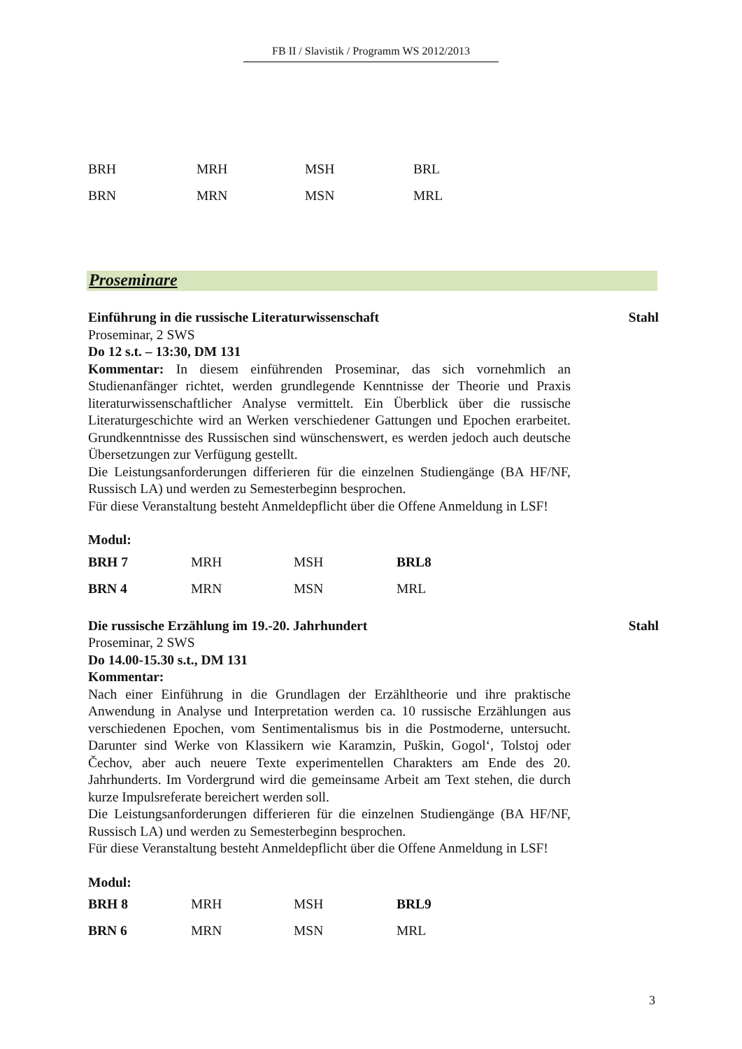FB II / Slavistik / Programm WS 2012/2013
| BRH | MRH | MSH | BRL |
| BRN | MRN | MSN | MRL |
Proseminare
Einführung in die russische Literaturwissenschaft Stahl
Proseminar, 2 SWS
Do 12 s.t. – 13:30, DM 131
Kommentar: In diesem einführenden Proseminar, das sich vornehmlich an Studienanfänger richtet, werden grundlegende Kenntnisse der Theorie und Praxis literaturwissenschaftlicher Analyse vermittelt. Ein Überblick über die russische Literaturgeschichte wird an Werken verschiedener Gattungen und Epochen erarbeitet. Grundkenntnisse des Russischen sind wünschenswert, es werden jedoch auch deutsche Übersetzungen zur Verfügung gestellt.
Die Leistungsanforderungen differieren für die einzelnen Studiengänge (BA HF/NF, Russisch LA) und werden zu Semesterbeginn besprochen.
Für diese Veranstaltung besteht Anmeldepflicht über die Offene Anmeldung in LSF!
Modul:
| BRH 7 | MRH | MSH | BRL8 |
| BRN 4 | MRN | MSN | MRL |
Die russische Erzählung im 19.-20. Jahrhundert Stahl
Proseminar, 2 SWS
Do 14.00-15.30 s.t., DM 131
Kommentar:
Nach einer Einführung in die Grundlagen der Erzähltheorie und ihre praktische Anwendung in Analyse und Interpretation werden ca. 10 russische Erzählungen aus verschiedenen Epochen, vom Sentimentalismus bis in die Postmoderne, untersucht. Darunter sind Werke von Klassikern wie Karamzin, Puškin, Gogol‘, Tolstoj oder Čechov, aber auch neuere Texte experimentellen Charakters am Ende des 20. Jahrhunderts. Im Vordergrund wird die gemeinsame Arbeit am Text stehen, die durch kurze Impulsreferate bereichert werden soll.
Die Leistungsanforderungen differieren für die einzelnen Studiengänge (BA HF/NF, Russisch LA) und werden zu Semesterbeginn besprochen.
Für diese Veranstaltung besteht Anmeldepflicht über die Offene Anmeldung in LSF!
Modul:
| BRH 8 | MRH | MSH | BRL9 |
| BRN 6 | MRN | MSN | MRL |
3